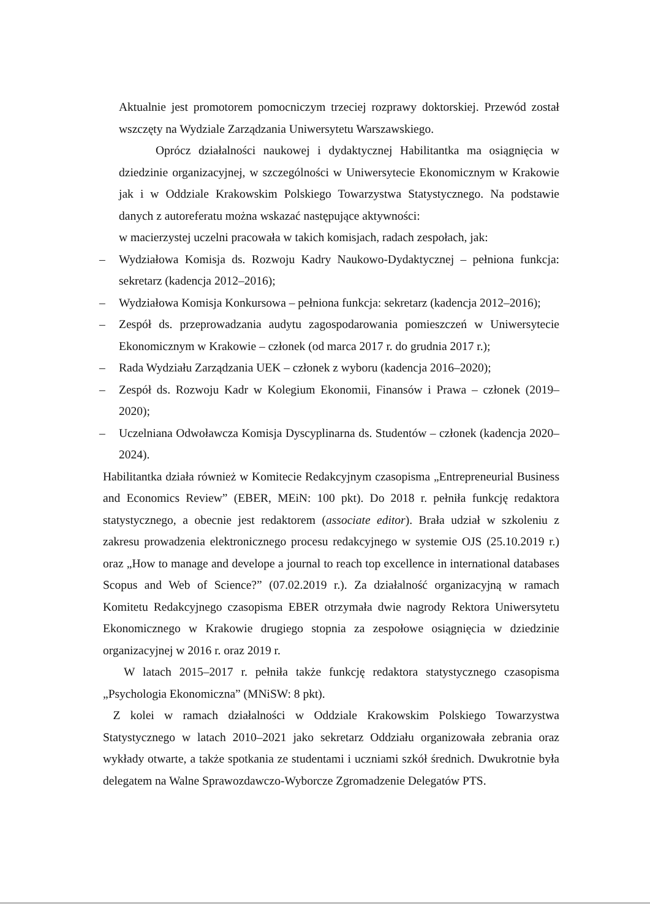Aktualnie jest promotorem pomocniczym trzeciej rozprawy doktorskiej. Przewód został wszczęty na Wydziale Zarządzania Uniwersytetu Warszawskiego.
Oprócz działalności naukowej i dydaktycznej Habilitantka ma osiągnięcia w dziedzinie organizacyjnej, w szczególności w Uniwersytecie Ekonomicznym w Krakowie jak i w Oddziale Krakowskim Polskiego Towarzystwa Statystycznego. Na podstawie danych z autoreferatu można wskazać następujące aktywności:
w macierzystej uczelni pracowała w takich komisjach, radach zespołach, jak:
– Wydziałowa Komisja ds. Rozwoju Kadry Naukowo-Dydaktycznej – pełniona funkcja: sekretarz (kadencja 2012–2016);
– Wydziałowa Komisja Konkursowa – pełniona funkcja: sekretarz (kadencja 2012–2016);
– Zespół ds. przeprowadzania audytu zagospodarowania pomieszczeń w Uniwersytecie Ekonomicznym w Krakowie – członek (od marca 2017 r. do grudnia 2017 r.);
– Rada Wydziału Zarządzania UEK – członek z wyboru (kadencja 2016–2020);
– Zespół ds. Rozwoju Kadr w Kolegium Ekonomii, Finansów i Prawa – członek (2019–2020);
– Uczelniana Odwoławcza Komisja Dyscyplinarna ds. Studentów – członek (kadencja 2020–2024).
Habilitantka działa również w Komitecie Redakcyjnym czasopisma „Entrepreneurial Business and Economics Review” (EBER, MEiN: 100 pkt). Do 2018 r. pełniła funkcję redaktora statystycznego, a obecnie jest redaktorem (associate editor). Brała udział w szkoleniu z zakresu prowadzenia elektronicznego procesu redakcyjnego w systemie OJS (25.10.2019 r.) oraz „How to manage and develope a journal to reach top excellence in international databases Scopus and Web of Science?” (07.02.2019 r.). Za działalność organizacyjną w ramach Komitetu Redakcyjnego czasopisma EBER otrzymała dwie nagrody Rektora Uniwersytetu Ekonomicznego w Krakowie drugiego stopnia za zespołowe osiągnięcia w dziedzinie organizacyjnej w 2016 r. oraz 2019 r.
W latach 2015–2017 r. pełniła także funkcję redaktora statystycznego czasopisma „Psychologia Ekonomiczna” (MNiSW: 8 pkt).
Z kolei w ramach działalności w Oddziale Krakowskim Polskiego Towarzystwa Statystycznego w latach 2010–2021 jako sekretarz Oddziału organizowała zebrania oraz wykłady otwarte, a także spotkania ze studentami i uczniami szkół średnich. Dwukrotnie była delegatem na Walne Sprawozdawczo-Wyborcze Zgromadzenie Delegatów PTS.